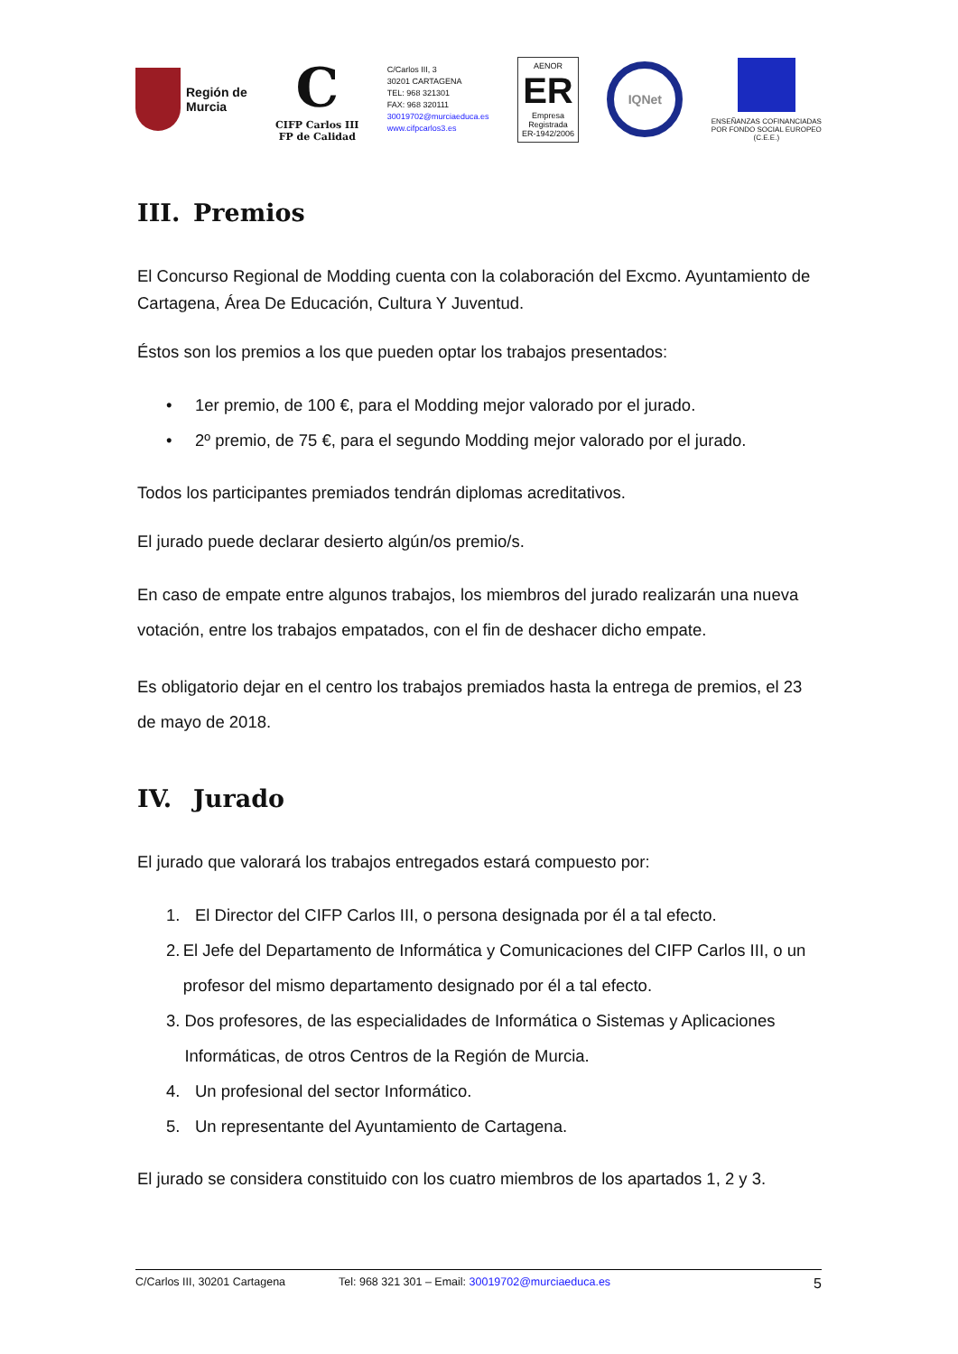Región de
Murcia
C
CIFP Carlos III
FP de Calidad
C/Carlos III, 3
30201 CARTAGENA
TEL: 968 321301
FAX: 968 320111
30019702@murciaeduca.es
www.cifpcarlos3.es
AENOR
ER
Empresa
Registrada
ER-1942/2006
IQNet
ENSEÑANZAS COFINANCIADAS
POR FONDO SOCIAL EUROPEO
(C.E.E.)
III. Premios
El Concurso Regional de Modding cuenta con la colaboración del Excmo. Ayuntamiento de Cartagena, Área De Educación, Cultura Y Juventud.
Éstos son los premios a los que pueden optar los trabajos presentados:
• 1er premio, de 100 €, para el Modding mejor valorado por el jurado.
• 2º premio, de 75 €, para el segundo Modding mejor valorado por el jurado.
Todos los participantes premiados tendrán diplomas acreditativos.
El jurado puede declarar desierto algún/os premio/s.
En caso de empate entre algunos trabajos, los miembros del jurado realizarán una nueva votación, entre los trabajos empatados, con el fin de deshacer dicho empate.
Es obligatorio dejar en el centro los trabajos premiados hasta la entrega de premios, el 23 de mayo de 2018.
IV. Jurado
El jurado que valorará los trabajos entregados estará compuesto por:
1. El Director del CIFP Carlos III, o persona designada por él a tal efecto.
2. El Jefe del Departamento de Informática y Comunicaciones del CIFP Carlos III, o un profesor del mismo departamento designado por él a tal efecto.
3. Dos profesores, de las especialidades de Informática o Sistemas y Aplicaciones Informáticas, de otros Centros de la Región de Murcia.
4. Un profesional del sector Informático.
5. Un representante del Ayuntamiento de Cartagena.
El jurado se considera constituido con los cuatro miembros de los apartados 1, 2 y 3.
C/Carlos III, 30201 Cartagena Tel: 968 321 301 – Email: 30019702@murciaeduca.es 5